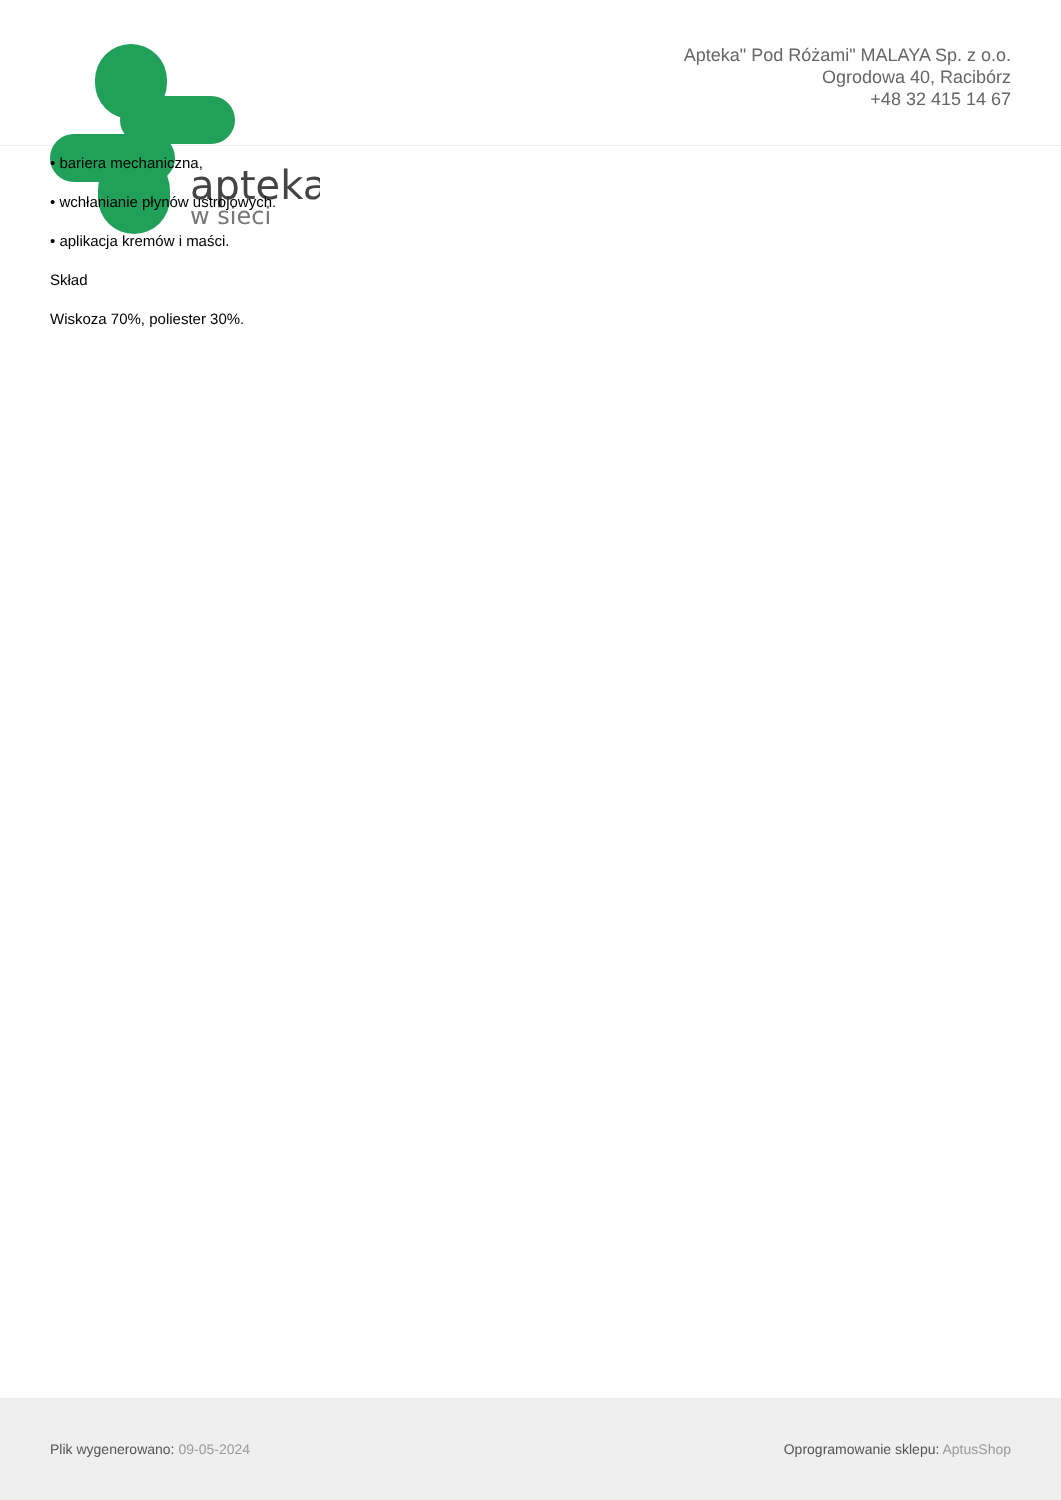apteka
w sieci
Apteka" Pod Różami" MALAYA Sp. z o.o.
Ogrodowa 40, Racibórz
+48 32 415 14 67
• bariera mechaniczna,
• wchłanianie płynów ustrojowych.
• aplikacja kremów i maści.
Skład
Wiskoza 70%, poliester 30%.
Plik wygenerowano: 09-05-2024
Oprogramowanie sklepu: AptusShop